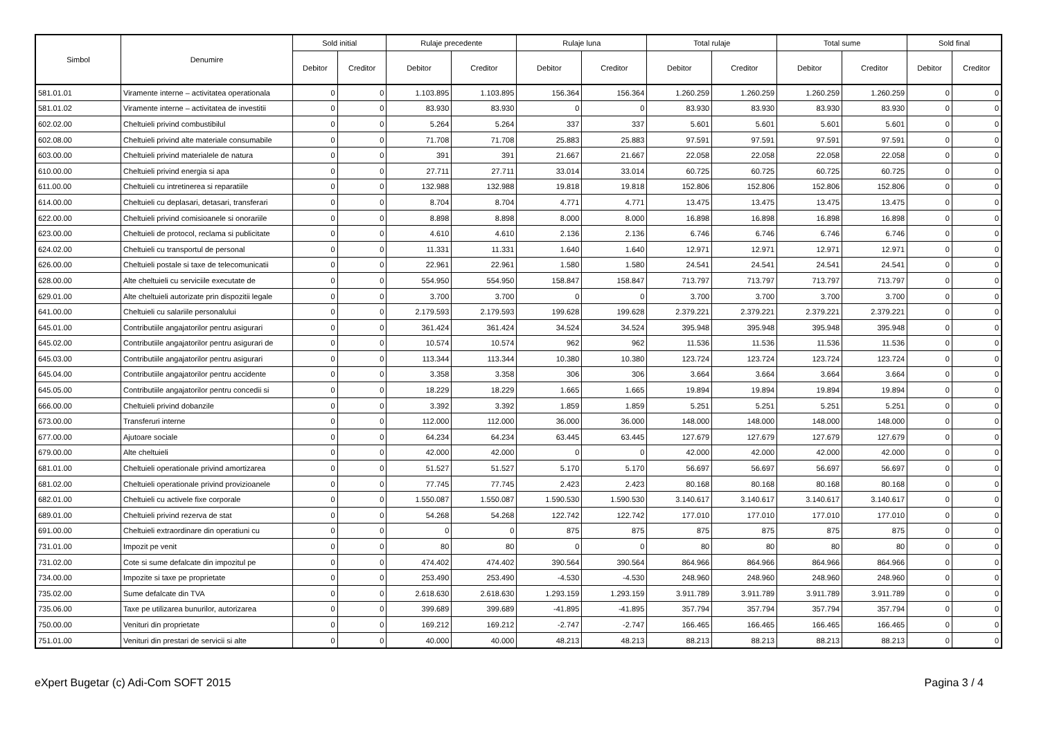| Simbol | Denumire | Sold initial | | Rulaje precedente | | Rulaje luna | | Total rulaje | | Total sume | | Sold final | |
| --- | --- | --- | --- | --- | --- | --- | --- | --- | --- | --- | --- | --- | --- |
| | | Debitor | Creditor | Debitor | Creditor | Debitor | Creditor | Debitor | Creditor | Debitor | Creditor | Debitor | Creditor |
| 581.01.01 | Viramente interne – activitatea operationala | 0 | 0 | 1.103.895 | 1.103.895 | 156.364 | 156.364 | 1.260.259 | 1.260.259 | 1.260.259 | 1.260.259 | 0 | 0 |
| 581.01.02 | Viramente interne – activitatea de investitii | 0 | 0 | 83.930 | 83.930 | 0 | 0 | 83.930 | 83.930 | 83.930 | 83.930 | 0 | 0 |
| 602.02.00 | Cheltuieli privind combustibilul | 0 | 0 | 5.264 | 5.264 | 337 | 337 | 5.601 | 5.601 | 5.601 | 5.601 | 0 | 0 |
| 602.08.00 | Cheltuieli privind alte materiale consumabile | 0 | 0 | 71.708 | 71.708 | 25.883 | 25.883 | 97.591 | 97.591 | 97.591 | 97.591 | 0 | 0 |
| 603.00.00 | Cheltuieli privind materialele de natura | 0 | 0 | 391 | 391 | 21.667 | 21.667 | 22.058 | 22.058 | 22.058 | 22.058 | 0 | 0 |
| 610.00.00 | Cheltuieli privind energia si apa | 0 | 0 | 27.711 | 27.711 | 33.014 | 33.014 | 60.725 | 60.725 | 60.725 | 60.725 | 0 | 0 |
| 611.00.00 | Cheltuieli cu intretinerea si reparatiile | 0 | 0 | 132.988 | 132.988 | 19.818 | 19.818 | 152.806 | 152.806 | 152.806 | 152.806 | 0 | 0 |
| 614.00.00 | Cheltuieli cu deplasari, detasari, transferari | 0 | 0 | 8.704 | 8.704 | 4.771 | 4.771 | 13.475 | 13.475 | 13.475 | 13.475 | 0 | 0 |
| 622.00.00 | Cheltuieli privind comisioanele si onorariile | 0 | 0 | 8.898 | 8.898 | 8.000 | 8.000 | 16.898 | 16.898 | 16.898 | 16.898 | 0 | 0 |
| 623.00.00 | Cheltuieli de protocol, reclama si publicitate | 0 | 0 | 4.610 | 4.610 | 2.136 | 2.136 | 6.746 | 6.746 | 6.746 | 6.746 | 0 | 0 |
| 624.02.00 | Cheltuieli cu transportul de personal | 0 | 0 | 11.331 | 11.331 | 1.640 | 1.640 | 12.971 | 12.971 | 12.971 | 12.971 | 0 | 0 |
| 626.00.00 | Cheltuieli postale si taxe de telecomunicatii | 0 | 0 | 22.961 | 22.961 | 1.580 | 1.580 | 24.541 | 24.541 | 24.541 | 24.541 | 0 | 0 |
| 628.00.00 | Alte cheltuieli cu serviciile executate de | 0 | 0 | 554.950 | 554.950 | 158.847 | 158.847 | 713.797 | 713.797 | 713.797 | 713.797 | 0 | 0 |
| 629.01.00 | Alte cheltuieli autorizate prin dispozitii legale | 0 | 0 | 3.700 | 3.700 | 0 | 0 | 3.700 | 3.700 | 3.700 | 3.700 | 0 | 0 |
| 641.00.00 | Cheltuieli cu salariile personalului | 0 | 0 | 2.179.593 | 2.179.593 | 199.628 | 199.628 | 2.379.221 | 2.379.221 | 2.379.221 | 2.379.221 | 0 | 0 |
| 645.01.00 | Contributiile angajatorilor pentru asigurari | 0 | 0 | 361.424 | 361.424 | 34.524 | 34.524 | 395.948 | 395.948 | 395.948 | 395.948 | 0 | 0 |
| 645.02.00 | Contributiile angajatorilor pentru asigurari de | 0 | 0 | 10.574 | 10.574 | 962 | 962 | 11.536 | 11.536 | 11.536 | 11.536 | 0 | 0 |
| 645.03.00 | Contributiile angajatorilor pentru asigurari | 0 | 0 | 113.344 | 113.344 | 10.380 | 10.380 | 123.724 | 123.724 | 123.724 | 123.724 | 0 | 0 |
| 645.04.00 | Contributiile angajatorilor pentru accidente | 0 | 0 | 3.358 | 3.358 | 306 | 306 | 3.664 | 3.664 | 3.664 | 3.664 | 0 | 0 |
| 645.05.00 | Contributiile angajatorilor pentru concedii si | 0 | 0 | 18.229 | 18.229 | 1.665 | 1.665 | 19.894 | 19.894 | 19.894 | 19.894 | 0 | 0 |
| 666.00.00 | Cheltuieli privind dobanzile | 0 | 0 | 3.392 | 3.392 | 1.859 | 1.859 | 5.251 | 5.251 | 5.251 | 5.251 | 0 | 0 |
| 673.00.00 | Transferuri interne | 0 | 0 | 112.000 | 112.000 | 36.000 | 36.000 | 148.000 | 148.000 | 148.000 | 148.000 | 0 | 0 |
| 677.00.00 | Ajutoare sociale | 0 | 0 | 64.234 | 64.234 | 63.445 | 63.445 | 127.679 | 127.679 | 127.679 | 127.679 | 0 | 0 |
| 679.00.00 | Alte cheltuieli | 0 | 0 | 42.000 | 42.000 | 0 | 0 | 42.000 | 42.000 | 42.000 | 42.000 | 0 | 0 |
| 681.01.00 | Cheltuieli operationale privind amortizarea | 0 | 0 | 51.527 | 51.527 | 5.170 | 5.170 | 56.697 | 56.697 | 56.697 | 56.697 | 0 | 0 |
| 681.02.00 | Cheltuieli operationale privind provizioanele | 0 | 0 | 77.745 | 77.745 | 2.423 | 2.423 | 80.168 | 80.168 | 80.168 | 80.168 | 0 | 0 |
| 682.01.00 | Cheltuieli cu activele fixe corporale | 0 | 0 | 1.550.087 | 1.550.087 | 1.590.530 | 1.590.530 | 3.140.617 | 3.140.617 | 3.140.617 | 3.140.617 | 0 | 0 |
| 689.01.00 | Cheltuieli privind rezerva de stat | 0 | 0 | 54.268 | 54.268 | 122.742 | 122.742 | 177.010 | 177.010 | 177.010 | 177.010 | 0 | 0 |
| 691.00.00 | Cheltuieli extraordinare din operatiuni cu | 0 | 0 | 0 | 0 | 875 | 875 | 875 | 875 | 875 | 875 | 0 | 0 |
| 731.01.00 | Impozit pe venit | 0 | 0 | 80 | 80 | 0 | 0 | 80 | 80 | 80 | 80 | 0 | 0 |
| 731.02.00 | Cote si sume defalcate din impozitul pe | 0 | 0 | 474.402 | 474.402 | 390.564 | 390.564 | 864.966 | 864.966 | 864.966 | 864.966 | 0 | 0 |
| 734.00.00 | Impozite si taxe pe proprietate | 0 | 0 | 253.490 | 253.490 | -4.530 | -4.530 | 248.960 | 248.960 | 248.960 | 248.960 | 0 | 0 |
| 735.02.00 | Sume defalcate din TVA | 0 | 0 | 2.618.630 | 2.618.630 | 1.293.159 | 1.293.159 | 3.911.789 | 3.911.789 | 3.911.789 | 3.911.789 | 0 | 0 |
| 735.06.00 | Taxe pe utilizarea bunurilor, autorizarea | 0 | 0 | 399.689 | 399.689 | -41.895 | -41.895 | 357.794 | 357.794 | 357.794 | 357.794 | 0 | 0 |
| 750.00.00 | Venituri din proprietate | 0 | 0 | 169.212 | 169.212 | -2.747 | -2.747 | 166.465 | 166.465 | 166.465 | 166.465 | 0 | 0 |
| 751.01.00 | Venituri din prestari de servicii si alte | 0 | 0 | 40.000 | 40.000 | 48.213 | 48.213 | 88.213 | 88.213 | 88.213 | 88.213 | 0 | 0 |
eXpert Bugetar (c) Adi-Com SOFT 2015 Pagina 3 / 4